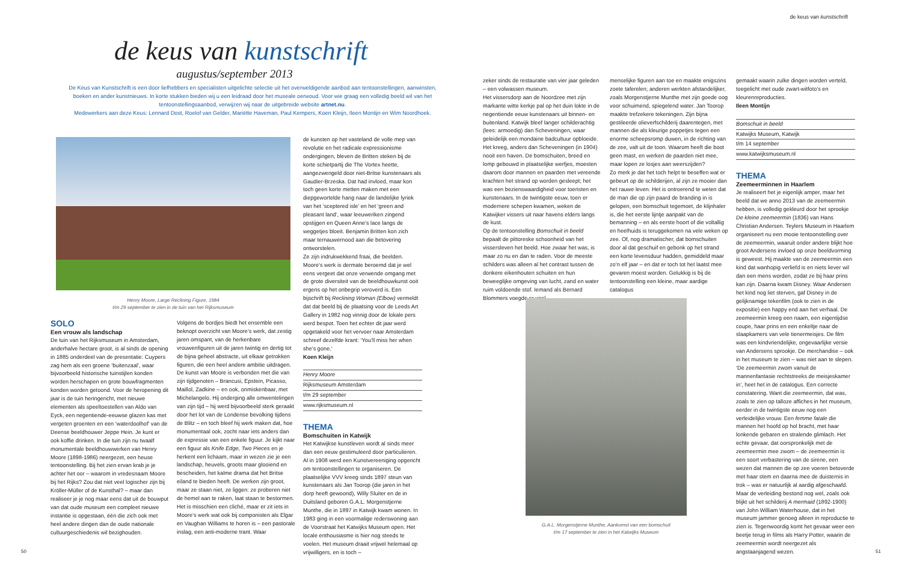de keus van kunstschrift
augustus/september 2013
De Keus van Kunstschrift is een door liefhebbers en specialisten uitgelichte selectie uit het overweldigende aanbod aan tentoonstellingen, aanwinsten, boeken en ander kunstnieuws. In korte stukken bieden wij u een leidraad door het museale oerwoud. Voor wie graag een volledig beeld wil van het tentoonstellingsaanbod, verwijzen wij naar de uitgebreide website artnet.nu.
Medewerkers aan deze Keus: Lennard Dost, Roelof van Gelder, Mariëtte Haveman, Paul Kempers, Koen Kleijn, Ileen Montijn en Wim Noordhoek.
Henry Moore, Large Reclining Figure, 1984
t/m 29 september te zien in de tuin van het Rijksmuseum
SOLO
Een vrouw als landschap
De tuin van het Rijksmuseum in Amsterdam, anderhalve hectare groot, is al sinds de opening in 1885 onderdeel van de presentatie: Cuypers zag hem als een groene ‘buitenzaal’, waar bijvoorbeeld historische tuinstijlen konden worden herschapen en grote bouwfragmenten konden worden getoond. Voor de heropening dit jaar is de tuin heringericht, met nieuwe elementen als speeltoestellen van Aldo van Eyck, een negentiende-eeuwse glazen kas met vergeten groenten en een ‘waterdoolhof’ van de Deense beeldhouwer Jeppe Hein. Je kunt er ook koffie drinken. In die tuin zijn nu twaalf monumentale beeldhouwwerken van Henry Moore (1898-1986) neergezet, een heuse tentoonstelling. Bij het zien ervan krab je je achter het oor – waarom in vredesnaam Moore bij het Rijks? Zou dat niet veel logischer zijn bij Kröller-Müller of de Kunsthal? – maar dan realiseer je je nog maar eens dat uit de bouwput van dat oude museum een compleet nieuwe instantie is opgestaan, één die zich ook met heel andere dingen dan de oude nationale cultuurgeschiedenis wil bezighouden.
Volgens de bordjes biedt het ensemble een beknopt overzicht van Moore’s werk, dat zestig jaren omspant, van de herkenbare vrouwenfiguren uit de jaren twintig en dertig tot de bijna geheel abstracte, uit elkaar getrokken figuren, die een heel andere ambitie uitdragen. De kunst van Moore is verbonden met die van zijn tijdgenoten – Brancusi, Epstein, Picasso, Maillol, Zadkine – en ook, onmiskenbaar, met Michelangelo. Hij onderging alle omwentelingen van zijn tijd – hij werd bijvoorbeeld sterk geraakt door het lot van de Londense bevolking tijdens de Blitz – en toch bleef hij werk maken dat, hoe monumentaal ook, zocht naar iets anders dan de expressie van een enkele figuur. Je kijkt naar een figuur als Knife Edge, Two Pieces en je herkent een lichaam, maar in wezen zie je een landschap, heuvels, groots maar glooiend en bescheiden, het kalme drama dat het Britse eiland te bieden heeft. De werken zijn groot, maar ze staan niet, ze liggen: ze proberen niet de hemel aan te raken, laat staan te bestormen. Het is misschien een cliché, maar er zit iets in Moore’s werk wat ook bij componisten als Elgar en Vaughan Williams te horen is – een pastorale inslag, een anti-moderne trant. Waar
de kunsten op het vasteland de volle mep van revolutie en het radicale expressionisme ondergingen, bleven de Britten steken bij de korte schietpartij die The Vortex heette, aangezwengeld door niet-Britse kunstenaars als Gaudier-Brzeska. Dat had invloed, maar kon toch geen korte metten maken met een diepgewortelde hang naar de landelijke lyriek van het ‘sceptered isle’ en het ‘green and pleasant land’, waar leeuweriken zingend opstijgen en Queen Anne's lace langs de weggetjes bloeit. Benjamin Britten kon zich maar ternauwernood aan die betovering ontworstelen.
Ze zijn indrukwekkend fraai, die beelden. Moore’s werk is dermate beroemd dat je wel eens vergeet dat onze verwende omgang met de grote diversiteit van de beeldhouwkunst ooit ergens op het onbegrip veroverd is. Een bijschrift bij Reclining Woman (Elbow) vermeldt dat dat beeld bij de plaatsing voor de Leeds Art Gallery in 1982 nog vinnig door de lokale pers werd bespot. Toen het echter dit jaar werd opgetakeld voor het vervoer naar Amsterdam schreef dezelfde krant: ‘You’ll miss her when she’s gone.’
Koen Kleijn
Henry Moore
Rijksmuseum Amsterdam
t/m 29 september
www.rijksmuseum.nl
THEMA
Bomschuiten in Katwijk
Het Katwijkse kunstleven wordt al sinds meer dan een eeuw gestimuleerd door particulieren. Al in 1908 werd een Kunstvereeniging opgericht om tentoonstellingen te organiseren. De plaatselijke VVV kreeg sinds 1897 steun van kunstenaars als Jan Toorop (die jaren in het dorp heeft gewoond), Willy Sluiter en de in Duitsland geboren G.A.L. Morgenstjerne Munthe, die in 1897 in Katwijk kwam wonen. In 1983 ging in een voormalige rederswoning aan de Voorstraat het Katwijks Museum open. Het locale enthousiasme is hier nog steeds te voelen. Het museum draait vrijwel helemaal op vrijwilligers, en is toch –
50
de keus van kunstschrift
zeker sinds de restauratie van vier jaar geleden – een volwassen museum.
Het vissersdorp aan de Noordzee met zijn markante witte kerkje pal op het duin lokte in de negentiende eeuw kunstenaars uit binnen- en buitenland. Katwijk bleef langer schilderachtig (lees: armoedig) dan Scheveningen, waar geleidelijk een mondaine badcultuur opbloeide. Het kreeg, anders dan Scheveningen (in 1904) nooit een haven. De bomschuiten, breed en lomp gebouwd in plaatselijke werfjes, moesten daarom door mannen en paarden met vereende krachten het strand op worden gesleept; het was een bezienswaardigheid voor toeristen en kunstenaars. In de twintigste eeuw, toen er modernere schepen kwamen, weken de Katwijker vissers uit naar havens elders langs de kust.
Op de tentoonstelling Bomschuit in beeld bepaalt de pittoreske schoonheid van het vissersleven het beeld. Hoe zwaar het was, is maar zo nu en dan te raden. Voor de meeste schilders was alleen al het contrast tussen de donkere eikenhouten schuiten en hun beweeglijke omgeving van lucht, zand en water ruim voldoende stof. Iemand als Bernard Blommers voegde er veel
menselijke figuren aan toe en maakte enigszins zoete taferelen; anderen werkten afstandelijker, zoals Morgenstjerne Munthe met zijn goede oog voor schuimend, spiegelend water. Jan Toorop maakte trefzekere tekeningen. Zijn bijna gestileerde olieverfschilderij daarentegen, met mannen die als kleurige poppetjes tegen een enorme scheepsromp duwen, in de richting van de zee, valt uit de toon. Waarom heeft die boot geen mast, en werken de paarden niet mee, maar lopen ze losjes aan weerszijden?
Zo merk je dat het toch helpt te beseffen wat er gebeurt op de schilderijen, al zijn ze mooier dan het rauwe leven. Het is ontroerend te weten dat de man die op zijn paard de branding in is gelopen, een bomschuit tegemoet, de klijnhaler is, die het eerste lijntje aanpakt van de bemanning – en als eerste hoort of die voltallig en heelhuids is teruggekomen na vele weken op zee. Of, nog dramatischer, dat bomschuiten door al dat geschuif en gebonk op het strand een korte levensduur hadden, gemiddeld maar zo’n elf jaar – en dat er toch tot het laatst mee gevaren moest worden. Gelukkig is bij de tentoonstelling een kleine, maar aardige catalogus
G.A.L. Morgenstjerne Munthe, Aankomst van een bomschuit
t/m 17 september te zien in het Katwijks Museum
gemaakt waarin zulke dingen worden verteld, toegelicht met oude zwart-witfoto’s en kleurenreproducties.
Ileen Montijn
Bomschuit in beeld
Katwijks Museum, Katwijk
t/m 14 september
www.katwijksmuseum.nl
THEMA
Zeemeerminnen in Haarlem
Je realiseert het je eigenlijk amper, maar het beeld dat we anno 2013 van de zeemeermin hebben, is volledig gekleurd door het sprookje De kleine zeemeermin (1836) van Hans Christian Andersen. Teylers Museum in Haarlem organiseert nu een mooie tentoonstelling over de zeemeermin, waaruit onder andere blijkt hoe groot Andersens invloed op onze beeldvorming is geweest. Hij maakte van de zeemeermin een kind dat wanhopig verliefd is en niets liever wil dan een mens worden, zodat ze bij haar prins kan zijn. Daarna kwam Disney. Waar Andersen het kind nog liet sterven, gaf Disney in de gelijknamige tekenfilm (ook te zien in de expositie) een happy end aan het verhaal. De zeemeermin kreeg een naam, een eigentijdse coupe, haar prins en een enkeltje naar de slaapkamers van vele tienermeisjes. De film was een kindvriendelijke, ongevaarlijke versie van Andersens sprookje. De merchandise – ook in het museum te zien – was niet aan te slepen.
‘De zeemeermin zwom vanuit de mannenfantasie rechtstreeks de meisjeskamer in’, heet het in de catalogus. Een correcte constatering. Want die zeemeermin, dat was, zoals te zien op talloze affiches in het museum, eerder in de twintigste eeuw nog een verleidelijke vrouw. Een femme fatale die mannen het hoofd op hol bracht, met haar lonkende gebaren en stralende glimlach. Het echte gevaar, dat oorspronkelijk met de zeemeermin mee zwom – de zeemeermin is een soort verbastering van de sirene, een wezen dat mannen die op zee voeren betoverde met haar stem en daarna mee de duisternis in trok – was er natuurlijk al aardig afgeschaafd. Maar de verleiding bestond nog wel, zoals ook blijkt uit het schilderij A mermaid (1892-1900) van John William Waterhouse, dat in het museum jammer genoeg alleen in reproductie te zien is. Tegenwoordig komt het gevaar weer een beetje terug in films als Harry Potter, waarin de zeemeermin wordt neergezet als angstaanjagend wezen.
51